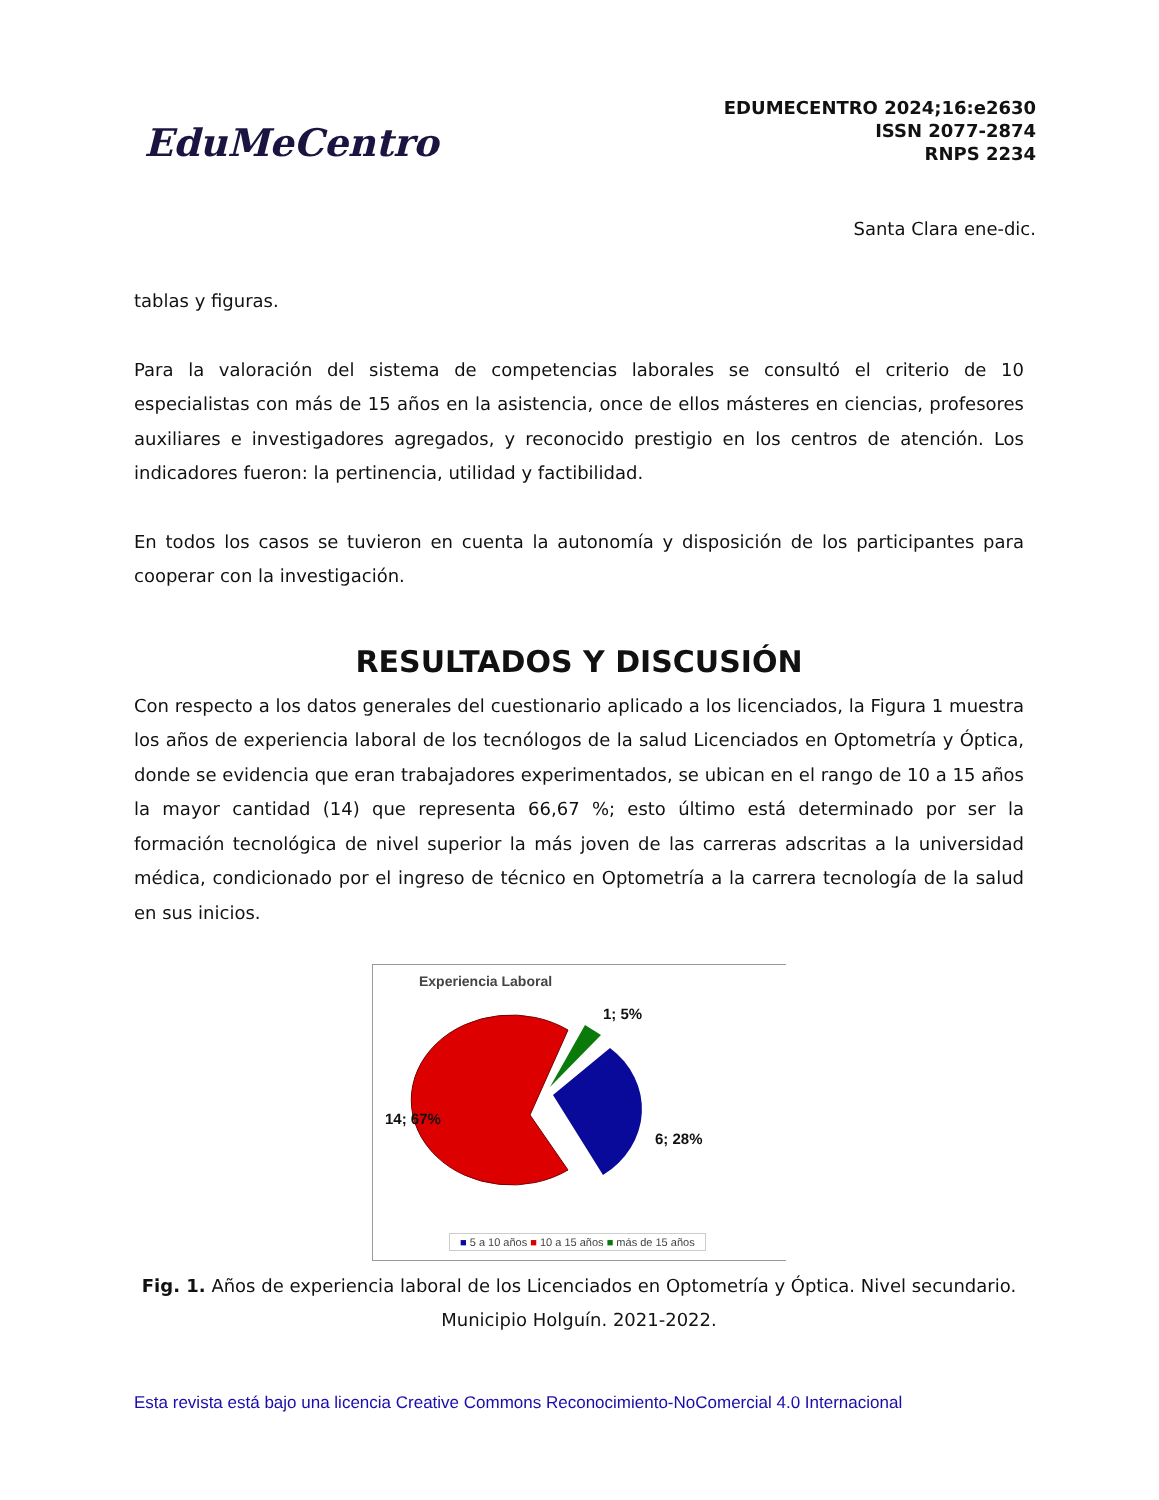EduMeCentro
EDUMECENTRO 2024;16:e2630
ISSN 2077-2874
RNPS 2234
Santa Clara ene-dic.
tablas y figuras.
Para la valoración del sistema de competencias laborales se consultó el criterio de 10 especialistas con más de 15 años en la asistencia, once de ellos másteres en ciencias, profesores auxiliares e investigadores agregados, y reconocido prestigio en los centros de atención. Los indicadores fueron: la pertinencia, utilidad y factibilidad.
En todos los casos se tuvieron en cuenta la autonomía y disposición de los participantes para cooperar con la investigación.
RESULTADOS Y DISCUSIÓN
Con respecto a los datos generales del cuestionario aplicado a los licenciados, la Figura 1 muestra los años de experiencia laboral de los tecnólogos de la salud Licenciados en Optometría y Óptica, donde se evidencia que eran trabajadores experimentados, se ubican en el rango de 10 a 15 años la mayor cantidad (14) que representa 66,67 %; esto último está determinado por ser la formación tecnológica de nivel superior la más joven de las carreras adscritas a la universidad médica, condicionado por el ingreso de técnico en Optometría a la carrera tecnología de la salud en sus inicios.
Experiencia Laboral
1; 5%
14; 67%
6; 28%
■ 5 a 10 años ■ 10 a 15 años ■ más de 15 años
Fig. 1. Años de experiencia laboral de los Licenciados en Optometría y Óptica. Nivel secundario. Municipio Holguín. 2021-2022.
Esta revista está bajo una licencia Creative Commons Reconocimiento-NoComercial 4.0 Internacional